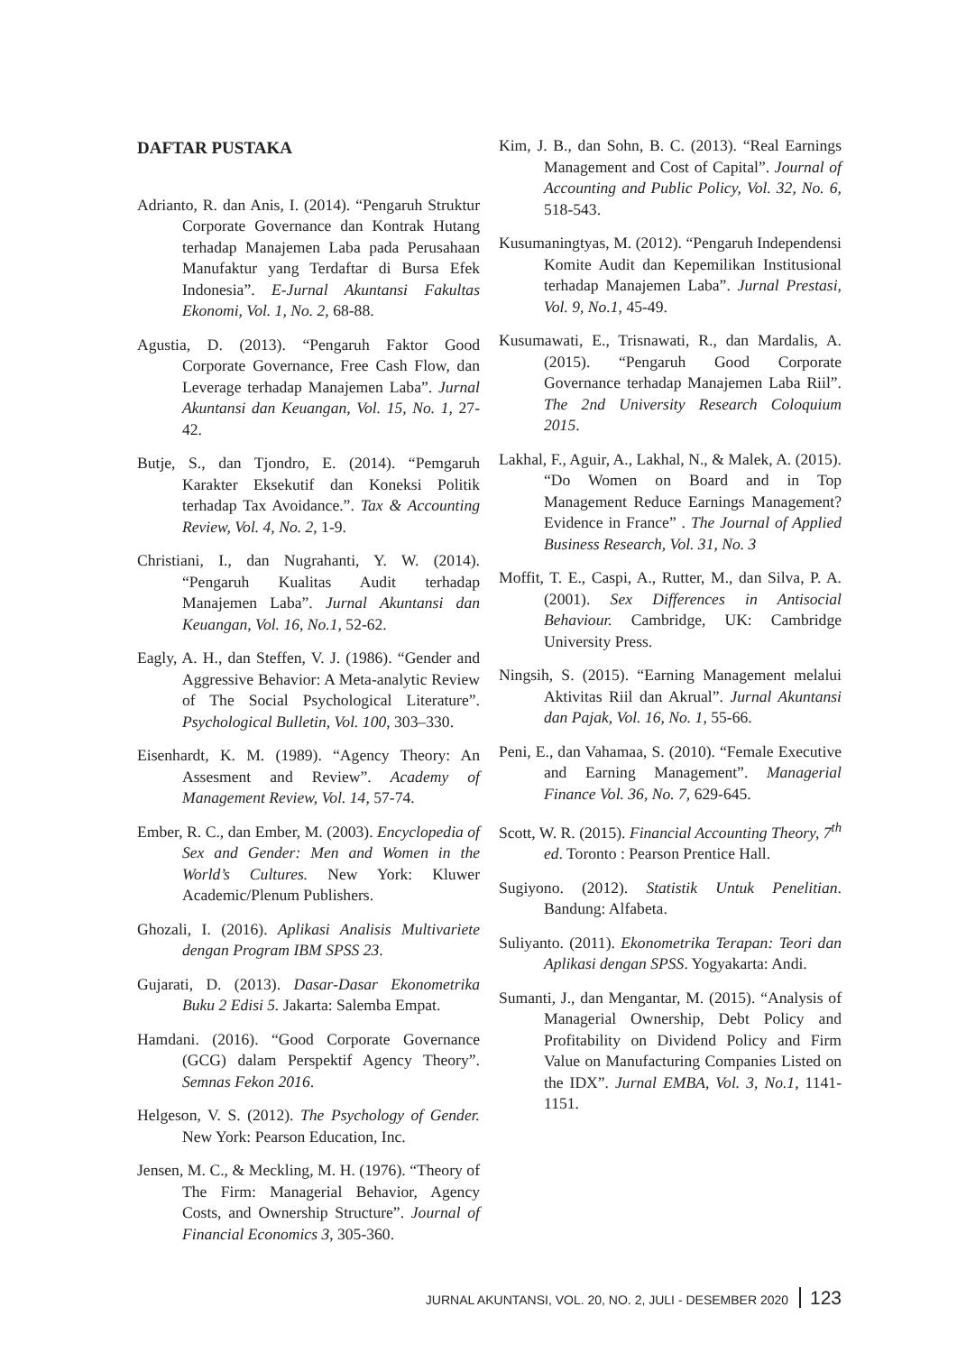DAFTAR PUSTAKA
Adrianto, R. dan Anis, I. (2014). “Pengaruh Struktur Corporate Governance dan Kontrak Hutang terhadap Manajemen Laba pada Perusahaan Manufaktur yang Terdaftar di Bursa Efek Indonesia”. E-Jurnal Akuntansi Fakultas Ekonomi, Vol. 1, No. 2, 68-88.
Agustia, D. (2013). “Pengaruh Faktor Good Corporate Governance, Free Cash Flow, dan Leverage terhadap Manajemen Laba”. Jurnal Akuntansi dan Keuangan, Vol. 15, No. 1, 27-42.
Butje, S., dan Tjondro, E. (2014). “Pemgaruh Karakter Eksekutif dan Koneksi Politik terhadap Tax Avoidance.”. Tax & Accounting Review, Vol. 4, No. 2, 1-9.
Christiani, I., dan Nugrahanti, Y. W. (2014). “Pengaruh Kualitas Audit terhadap Manajemen Laba”. Jurnal Akuntansi dan Keuangan, Vol. 16, No.1, 52-62.
Eagly, A. H., dan Steffen, V. J. (1986). “Gender and Aggressive Behavior: A Meta-analytic Review of The Social Psychological Literature”. Psychological Bulletin, Vol. 100, 303–330.
Eisenhardt, K. M. (1989). “Agency Theory: An Assesment and Review”. Academy of Management Review, Vol. 14, 57-74.
Ember, R. C., dan Ember, M. (2003). Encyclopedia of Sex and Gender: Men and Women in the World’s Cultures. New York: Kluwer Academic/Plenum Publishers.
Ghozali, I. (2016). Aplikasi Analisis Multivariete dengan Program IBM SPSS 23.
Gujarati, D. (2013). Dasar-Dasar Ekonometrika Buku 2 Edisi 5. Jakarta: Salemba Empat.
Hamdani. (2016). “Good Corporate Governance (GCG) dalam Perspektif Agency Theory”. Semnas Fekon 2016.
Helgeson, V. S. (2012). The Psychology of Gender. New York: Pearson Education, Inc.
Jensen, M. C., & Meckling, M. H. (1976). “Theory of The Firm: Managerial Behavior, Agency Costs, and Ownership Structure”. Journal of Financial Economics 3, 305-360.
Kim, J. B., dan Sohn, B. C. (2013). “Real Earnings Management and Cost of Capital”. Journal of Accounting and Public Policy, Vol. 32, No. 6, 518-543.
Kusumaningtyas, M. (2012). “Pengaruh Independensi Komite Audit dan Kepemilikan Institusional terhadap Manajemen Laba”. Jurnal Prestasi, Vol. 9, No.1, 45-49.
Kusumawati, E., Trisnawati, R., dan Mardalis, A. (2015). “Pengaruh Good Corporate Governance terhadap Manajemen Laba Riil”. The 2nd University Research Coloquium 2015.
Lakhal, F., Aguir, A., Lakhal, N., & Malek, A. (2015). “Do Women on Board and in Top Management Reduce Earnings Management? Evidence in France” . The Journal of Applied Business Research, Vol. 31, No. 3
Moffit, T. E., Caspi, A., Rutter, M., dan Silva, P. A. (2001). Sex Differences in Antisocial Behaviour. Cambridge, UK: Cambridge University Press.
Ningsih, S. (2015). “Earning Management melalui Aktivitas Riil dan Akrual”. Jurnal Akuntansi dan Pajak, Vol. 16, No. 1, 55-66.
Peni, E., dan Vahamaa, S. (2010). “Female Executive and Earning Management”. Managerial Finance Vol. 36, No. 7, 629-645.
Scott, W. R. (2015). Financial Accounting Theory, 7<sup>th</sup> ed. Toronto : Pearson Prentice Hall.
Sugiyono. (2012). Statistik Untuk Penelitian. Bandung: Alfabeta.
Suliyanto. (2011). Ekonometrika Terapan: Teori dan Aplikasi dengan SPSS. Yogyakarta: Andi.
Sumanti, J., dan Mengantar, M. (2015). “Analysis of Managerial Ownership, Debt Policy and Profitability on Dividend Policy and Firm Value on Manufacturing Companies Listed on the IDX”. Jurnal EMBA, Vol. 3, No.1, 1141-1151.
JURNAL AKUNTANSI, VOL. 20, NO. 2, JULI - DESEMBER 2020 123